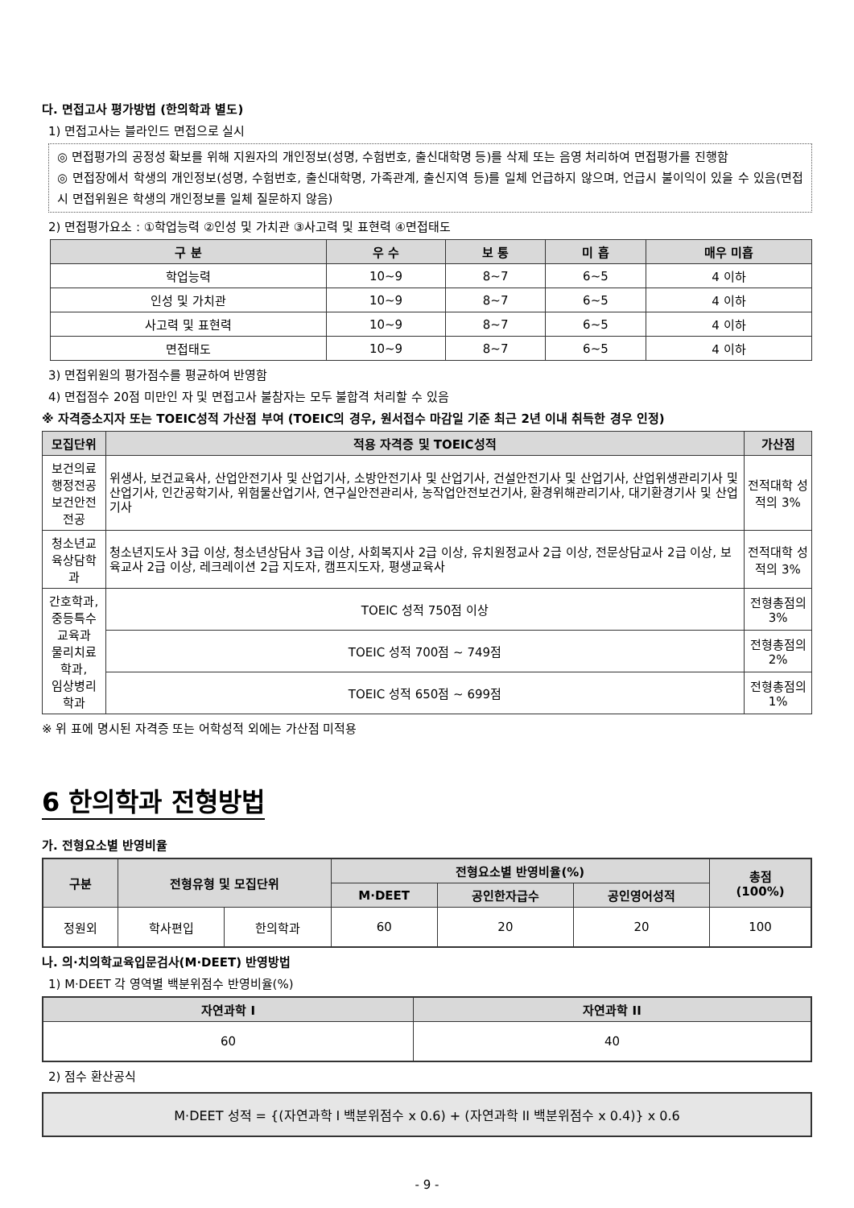다. 면접고사 평가방법 (한의학과 별도)
1) 면접고사는 블라인드 면접으로 실시
◎ 면접평가의 공정성 확보를 위해 지원자의 개인정보(성명, 수험번호, 출신대학명 등)를 삭제 또는 음영 처리하여 면접평가를 진행함
◎ 면접장에서 학생의 개인정보(성명, 수험번호, 출신대학명, 가족관계, 출신지역 등)를 일체 언급하지 않으며, 언급시 불이익이 있을 수 있음(면접 시 면접위원은 학생의 개인정보를 일체 질문하지 않음)
2) 면접평가요소 : ①학업능력 ②인성 및 가치관 ③사고력 및 표현력 ④면접태도
| 구 분 | 우 수 | 보 통 | 미 흡 | 매우 미흡 |
| --- | --- | --- | --- | --- |
| 학업능력 | 10~9 | 8~7 | 6~5 | 4 이하 |
| 인성 및 가치관 | 10~9 | 8~7 | 6~5 | 4 이하 |
| 사고력 및 표현력 | 10~9 | 8~7 | 6~5 | 4 이하 |
| 면접태도 | 10~9 | 8~7 | 6~5 | 4 이하 |
3) 면접위원의 평가점수를 평균하여 반영함
4) 면접점수 20점 미만인 자 및 면접고사 불참자는 모두 불합격 처리할 수 있음
※ 자격증소지자 또는 TOEIC성적 가산점 부여 (TOEIC의 경우, 원서접수 마감일 기준 최근 2년 이내 취득한 경우 인정)
| 모집단위 | 적용 자격증 및 TOEIC성적 | 가산점 |
| --- | --- | --- |
| 보건의료행정전공 보건안전전공 | 위생사, 보건교육사, 산업안전기사 및 산업기사, 소방안전기사 및 산업기사, 건설안전기사 및 산업기사, 산업위생관리기사 및 산업기사, 인간공학기사, 위험물산업기사, 연구실안전관리사, 농작업안전보건기사, 환경위해관리기사, 대기환경기사 및 산업기사 | 전적대학 성적의 3% |
| 청소년교육상담학과 | 청소년지도사 3급 이상, 청소년상담사 3급 이상, 사회복지사 2급 이상, 유치원정교사 2급 이상, 전문상담교사 2급 이상, 보육교사 2급 이상, 레크레이션 2급 지도자, 캠프지도자, 평생교육사 | 전적대학 성적의 3% |
| 간호학과, 중등특수교육과 물리치료학과, 임상병리학과 | TOEIC 성적 750점 이상 | 전형총점의 3% |
| | TOEIC 성적 700점 ~ 749점 | 전형총점의 2% |
| | TOEIC 성적 650점 ~ 699점 | 전형총점의 1% |
※ 위 표에 명시된 자격증 또는 어학성적 외에는 가산점 미적용
6 한의학과 전형방법
가. 전형요소별 반영비율
| 구분 | 전형유형 및 모집단위 | | 전형요소별 반영비율(%) | | | 총점 (100%) |
| --- | --- | --- | --- | --- | --- | --- |
| | | | M·DEET | 공인한자급수 | 공인영어성적 | |
| 정원외 | 학사편입 | 한의학과 | 60 | 20 | 20 | 100 |
나. 의·치의학교육입문검사(M·DEET) 반영방법
1) M·DEET 각 영역별 백분위점수 반영비율(%)
| 자연과학 I | 자연과학 II |
| --- | --- |
| 60 | 40 |
2) 점수 환산공식
M·DEET 성적 = {(자연과학 I 백분위점수 x 0.6) + (자연과학 II 백분위점수 x 0.4)} x 0.6
- 9 -